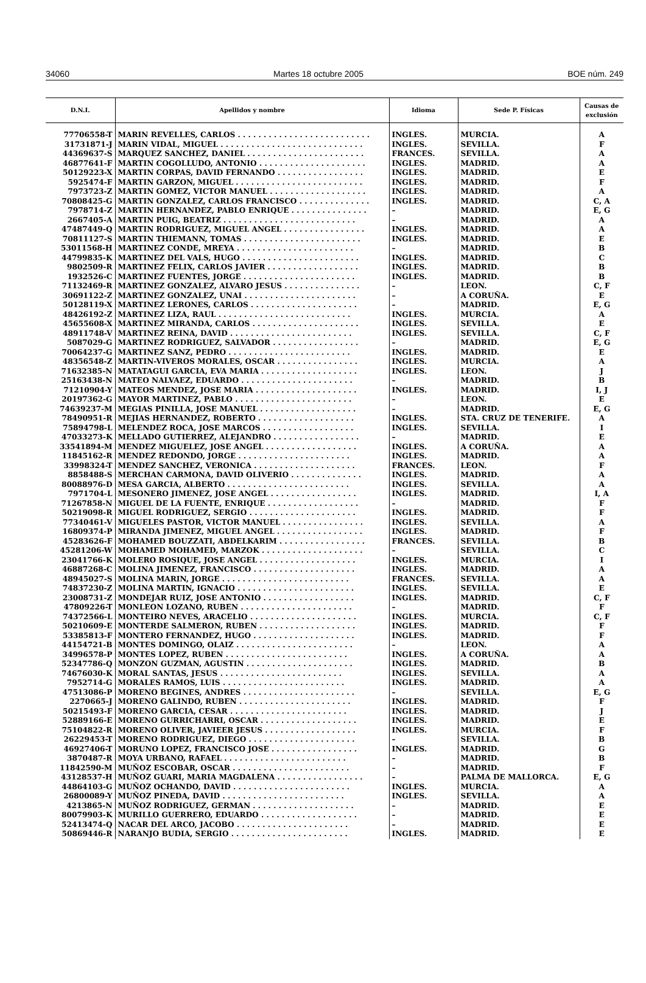34060 Martes 18 octubre 2005 BOE núm. 249
| D.N.I. | Apellidos y nombre | Idioma | Sede P. Físicas | Causas de exclusión |
| --- | --- | --- | --- | --- |
| 77706558-T | MARIN REVELLES, CARLOS . . . . . . . . . . . . . . . . . . . . . . . . . . | INGLES. | MURCIA. | A |
| 31731871-J | MARIN VIDAL, MIGUEL . . . . . . . . . . . . . . . . . . . . . . . . . . . . | INGLES. | SEVILLA. | F |
| 44369637-S | MARQUEZ SANCHEZ, DANIEL . . . . . . . . . . . . . . . . . . . . . . . | FRANCES. | SEVILLA. | A |
| 46877641-F | MARTIN COGOLLUDO, ANTONIO . . . . . . . . . . . . . . . . . . . . . | INGLES. | MADRID. | A |
| 50129223-X | MARTIN CORPAS, DAVID FERNANDO . . . . . . . . . . . . . . . . . | INGLES. | MADRID. | E |
| 5925474-F | MARTIN GARZON, MIGUEL . . . . . . . . . . . . . . . . . . . . . . . . . | INGLES. | MADRID. | F |
| 7973723-Z | MARTIN GOMEZ, VICTOR MANUEL . . . . . . . . . . . . . . . . . . . | INGLES. | MADRID. | A |
| 70808425-G | MARTIN GONZALEZ, CARLOS FRANCISCO . . . . . . . . . . . . . . | INGLES. | MADRID. | C, A |
| 7978714-Z | MARTIN HERNANDEZ, PABLO ENRIQUE . . . . . . . . . . . . . . . | – | MADRID. | E, G |
| 2667405-A | MARTIN PUIG, BEATRIZ . . . . . . . . . . . . . . . . . . . . . . . . . . | – | MADRID. | A |
| 47487449-Q | MARTIN RODRIGUEZ, MIGUEL ANGEL . . . . . . . . . . . . . . . . | INGLES. | MADRID. | A |
| 70811127-S | MARTIN THIEMANN, TOMAS . . . . . . . . . . . . . . . . . . . . . . . | INGLES. | MADRID. | E |
| 53011568-H | MARTINEZ CONDE, MREYA . . . . . . . . . . . . . . . . . . . . . . . | – | MADRID. | B |
| 44799835-K | MARTINEZ DEL VALS, HUGO . . . . . . . . . . . . . . . . . . . . . . . | INGLES. | MADRID. | C |
| 9802509-R | MARTINEZ FELIX, CARLOS JAVIER . . . . . . . . . . . . . . . . . . | INGLES. | MADRID. | B |
| 1932526-C | MARTINEZ FUENTES, JORGE . . . . . . . . . . . . . . . . . . . . . . | INGLES. | MADRID. | B |
| 71132469-R | MARTINEZ GONZALEZ, ALVARO JESUS . . . . . . . . . . . . . . . | – | LEON. | C, F |
| 30691122-Z | MARTINEZ GONZALEZ, UNAI . . . . . . . . . . . . . . . . . . . . . . | – | A CORUÑA. | E |
| 50128119-X | MARTINEZ LERONES, CARLOS . . . . . . . . . . . . . . . . . . . . . | – | MADRID. | E, G |
| 48426192-Z | MARTINEZ LIZA, RAUL . . . . . . . . . . . . . . . . . . . . . . . . . . | INGLES. | MURCIA. | A |
| 45655608-X | MARTINEZ MIRANDA, CARLOS . . . . . . . . . . . . . . . . . . . . . | INGLES. | SEVILLA. | E |
| 48911748-V | MARTINEZ REINA, DAVID . . . . . . . . . . . . . . . . . . . . . . . . | INGLES. | SEVILLA. | C, F |
| 5087029-G | MARTINEZ RODRIGUEZ, SALVADOR . . . . . . . . . . . . . . . . . | – | MADRID. | E, G |
| 70064237-G | MARTINEZ SANZ, PEDRO . . . . . . . . . . . . . . . . . . . . . . . . | INGLES. | MADRID. | E |
| 48356548-Z | MARTIN-VIVEROS MORALES, OSCAR . . . . . . . . . . . . . . . . | INGLES. | MURCIA. | A |
| 71632385-N | MATATAGUI GARCIA, EVA MARIA . . . . . . . . . . . . . . . . . . . | INGLES. | LEON. | J |
| 25163438-N | MATEO NALVAEZ, EDUARDO . . . . . . . . . . . . . . . . . . . . . . | – | MADRID. | B |
| 71210904-Y | MATEOS MENDEZ, JOSE MARIA . . . . . . . . . . . . . . . . . . . . | INGLES. | MADRID. | I, J |
| 20197362-G | MAYOR MARTINEZ, PABLO . . . . . . . . . . . . . . . . . . . . . . . | – | LEON. | E |
| 74639237-M | MEGIAS PINILLA, JOSE MANUEL . . . . . . . . . . . . . . . . . . . | – | MADRID. | E, G |
| 78490951-R | MEJIAS HERNANDEZ, ROBERTO . . . . . . . . . . . . . . . . . . . | INGLES. | STA. CRUZ DE TENERIFE. | A |
| 75894798-L | MELENDEZ ROCA, JOSE MARCOS . . . . . . . . . . . . . . . . . . | INGLES. | SEVILLA. | I |
| 47033273-K | MELLADO GUTIERREZ, ALEJANDRO . . . . . . . . . . . . . . . . . | – | MADRID. | E |
| 33541894-M | MENDEZ MIGUELEZ, JOSE ANGEL . . . . . . . . . . . . . . . . . . | INGLES. | A CORUÑA. | A |
| 11845162-R | MENDEZ REDONDO, JORGE . . . . . . . . . . . . . . . . . . . . . . | INGLES. | MADRID. | A |
| 33998324-T | MENDEZ SANCHEZ, VERONICA . . . . . . . . . . . . . . . . . . . . | FRANCES. | LEON. | F |
| 8858488-S | MERCHAN CARMONA, DAVID OLIVERIO . . . . . . . . . . . . . . | INGLES. | MADRID. | A |
| 80088976-D | MESA GARCIA, ALBERTO . . . . . . . . . . . . . . . . . . . . . . . . | INGLES. | SEVILLA. | A |
| 7971704-L | MESONERO JIMENEZ, JOSE ANGEL . . . . . . . . . . . . . . . . . | INGLES. | MADRID. | I, A |
| 71267858-N | MIGUEL DE LA FUENTE, ENRIQUE . . . . . . . . . . . . . . . . . . | – | MADRID. | F |
| 50219098-R | MIGUEL RODRIGUEZ, SERGIO . . . . . . . . . . . . . . . . . . . . . | INGLES. | MADRID. | F |
| 77340461-V | MIGUELES PASTOR, VICTOR MANUEL . . . . . . . . . . . . . . . . | INGLES. | SEVILLA. | A |
| 16809374-P | MIRANDA JIMENEZ, MIGUEL ANGEL . . . . . . . . . . . . . . . . . | INGLES. | MADRID. | F |
| 45283626-F | MOHAMED BOUZZATI, ABDELKARIM . . . . . . . . . . . . . . . . . | FRANCES. | SEVILLA. | B |
| 45281206-W | MOHAMED MOHAMED, MARZOK . . . . . . . . . . . . . . . . . . . . | – | SEVILLA. | C |
| 23041766-K | MOLERO ROSIQUE, JOSE ANGEL . . . . . . . . . . . . . . . . . . . | INGLES. | MURCIA. | I |
| 46887268-C | MOLINA JIMENEZ, FRANCISCO . . . . . . . . . . . . . . . . . . . . | INGLES. | MADRID. | A |
| 48945027-S | MOLINA MARIN, JORGE . . . . . . . . . . . . . . . . . . . . . . . . . | FRANCES. | SEVILLA. | A |
| 74837230-Z | MOLINA MARTIN, IGNACIO . . . . . . . . . . . . . . . . . . . . . . . | INGLES. | SEVILLA. | E |
| 23008731-Z | MONDEJAR RUIZ, JOSE ANTONIO . . . . . . . . . . . . . . . . . . | INGLES. | MADRID. | C, F |
| 47809226-T | MONLEON LOZANO, RUBEN . . . . . . . . . . . . . . . . . . . . . . | – | MADRID. | F |
| 74372566-L | MONTEIRO NEVES, ARACELIO . . . . . . . . . . . . . . . . . . . . . | INGLES. | MURCIA. | C, F |
| 50210609-E | MONTERDE SALMERON, RUBEN . . . . . . . . . . . . . . . . . . . | INGLES. | MADRID. | F |
| 53385813-F | MONTERO FERNANDEZ, HUGO . . . . . . . . . . . . . . . . . . . . | INGLES. | MADRID. | F |
| 44154721-B | MONTES DOMINGO, OLAIZ . . . . . . . . . . . . . . . . . . . . . . . | – | LEON. | A |
| 34996578-P | MONTES LOPEZ, RUBEN . . . . . . . . . . . . . . . . . . . . . . . . | INGLES. | A CORUÑA. | A |
| 52347786-Q | MONZON GUZMAN, AGUSTIN . . . . . . . . . . . . . . . . . . . . . | INGLES. | MADRID. | B |
| 74676030-K | MORAL SANTAS, JESUS . . . . . . . . . . . . . . . . . . . . . . . . | INGLES. | SEVILLA. | A |
| 7952714-G | MORALES RAMOS, LUIS . . . . . . . . . . . . . . . . . . . . . . . . | INGLES. | MADRID. | A |
| 47513086-P | MORENO BEGINES, ANDRES . . . . . . . . . . . . . . . . . . . . . . | – | SEVILLA. | E, G |
| 2270665-J | MORENO GALINDO, RUBEN . . . . . . . . . . . . . . . . . . . . . . | INGLES. | MADRID. | F |
| 50215493-F | MORENO GARCIA, CESAR . . . . . . . . . . . . . . . . . . . . . . . | INGLES. | MADRID. | J |
| 52889166-E | MORENO GURRICHARRI, OSCAR . . . . . . . . . . . . . . . . . . . | INGLES. | MADRID. | E |
| 75104822-R | MORENO OLIVER, JAVIEER JESUS . . . . . . . . . . . . . . . . . . | INGLES. | MURCIA. | F |
| 26229453-T | MORENO RODRIGUEZ, DIEGO . . . . . . . . . . . . . . . . . . . . . | – | SEVILLA. | B |
| 46927406-T | MORUNO LOPEZ, FRANCISCO JOSE . . . . . . . . . . . . . . . . . | INGLES. | MADRID. | G |
| 3870487-R | MOYA URBANO, RAFAEL . . . . . . . . . . . . . . . . . . . . . . . . | – | MADRID. | B |
| 11842590-M | MUÑOZ ESCOBAR, OSCAR . . . . . . . . . . . . . . . . . . . . . . . | – | MADRID. | F |
| 43128537-H | MUÑOZ GUARI, MARIA MAGDALENA . . . . . . . . . . . . . . . . . | – | PALMA DE MALLORCA. | E, G |
| 44864103-G | MUÑOZ OCHANDO, DAVID . . . . . . . . . . . . . . . . . . . . . . . | INGLES. | MURCIA. | A |
| 26800089-Y | MUÑOZ PINEDA, DAVID . . . . . . . . . . . . . . . . . . . . . . . . | INGLES. | SEVILLA. | A |
| 4213865-N | MUÑOZ RODRIGUEZ, GERMAN . . . . . . . . . . . . . . . . . . . . | – | MADRID. | E |
| 80079903-K | MURILLO GUERRERO, EDUARDO . . . . . . . . . . . . . . . . . . . | – | MADRID. | E |
| 52413474-Q | NACAR DEL ARCO, JACOBO . . . . . . . . . . . . . . . . . . . . . . | – | MADRID. | E |
| 50869446-R | NARANJO BUDIA, SERGIO . . . . . . . . . . . . . . . . . . . . . . . | INGLES. | MADRID. | E |